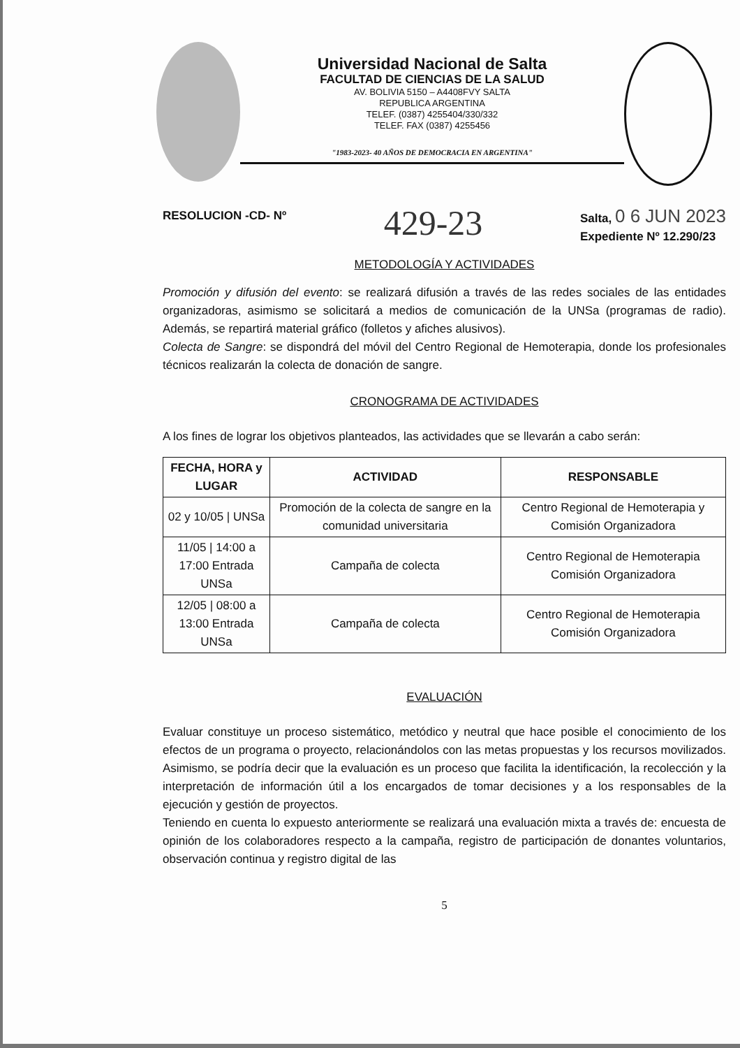Universidad Nacional de Salta
FACULTAD DE CIENCIAS DE LA SALUD
AV. BOLIVIA 5150 – A4408FVY SALTA
REPUBLICA ARGENTINA
TELEF. (0387) 4255404/330/332
TELEF. FAX (0387) 4255456
"1983-2023- 40 AÑOS DE DEMOCRACIA EN ARGENTINA"
RESOLUCION -CD- Nº 429-23 Salta, 0 6 JUN 2023
Expediente Nº 12.290/23
METODOLOGÍA Y ACTIVIDADES
Promoción y difusión del evento: se realizará difusión a través de las redes sociales de las entidades organizadoras, asimismo se solicitará a medios de comunicación de la UNSa (programas de radio). Además, se repartirá material gráfico (folletos y afiches alusivos).
Colecta de Sangre: se dispondrá del móvil del Centro Regional de Hemoterapia, donde los profesionales técnicos realizarán la colecta de donación de sangre.
CRONOGRAMA DE ACTIVIDADES
A los fines de lograr los objetivos planteados, las actividades que se llevarán a cabo serán:
| FECHA, HORA y LUGAR | ACTIVIDAD | RESPONSABLE |
| --- | --- | --- |
| 02 y 10/05 / UNSa | Promoción de la colecta de sangre en la comunidad universitaria | Centro Regional de Hemoterapia y Comisión Organizadora |
| 11/05 / 14:00 a 17:00 Entrada UNSa | Campaña de colecta | Centro Regional de Hemoterapia Comisión Organizadora |
| 12/05 / 08:00 a 13:00 Entrada UNSa | Campaña de colecta | Centro Regional de Hemoterapia Comisión Organizadora |
EVALUACIÓN
Evaluar constituye un proceso sistemático, metódico y neutral que hace posible el conocimiento de los efectos de un programa o proyecto, relacionándolos con las metas propuestas y los recursos movilizados. Asimismo, se podría decir que la evaluación es un proceso que facilita la identificación, la recolección y la interpretación de información útil a los encargados de tomar decisiones y a los responsables de la ejecución y gestión de proyectos.
Teniendo en cuenta lo expuesto anteriormente se realizará una evaluación mixta a través de: encuesta de opinión de los colaboradores respecto a la campaña, registro de participación de donantes voluntarios, observación continua y registro digital de las
5